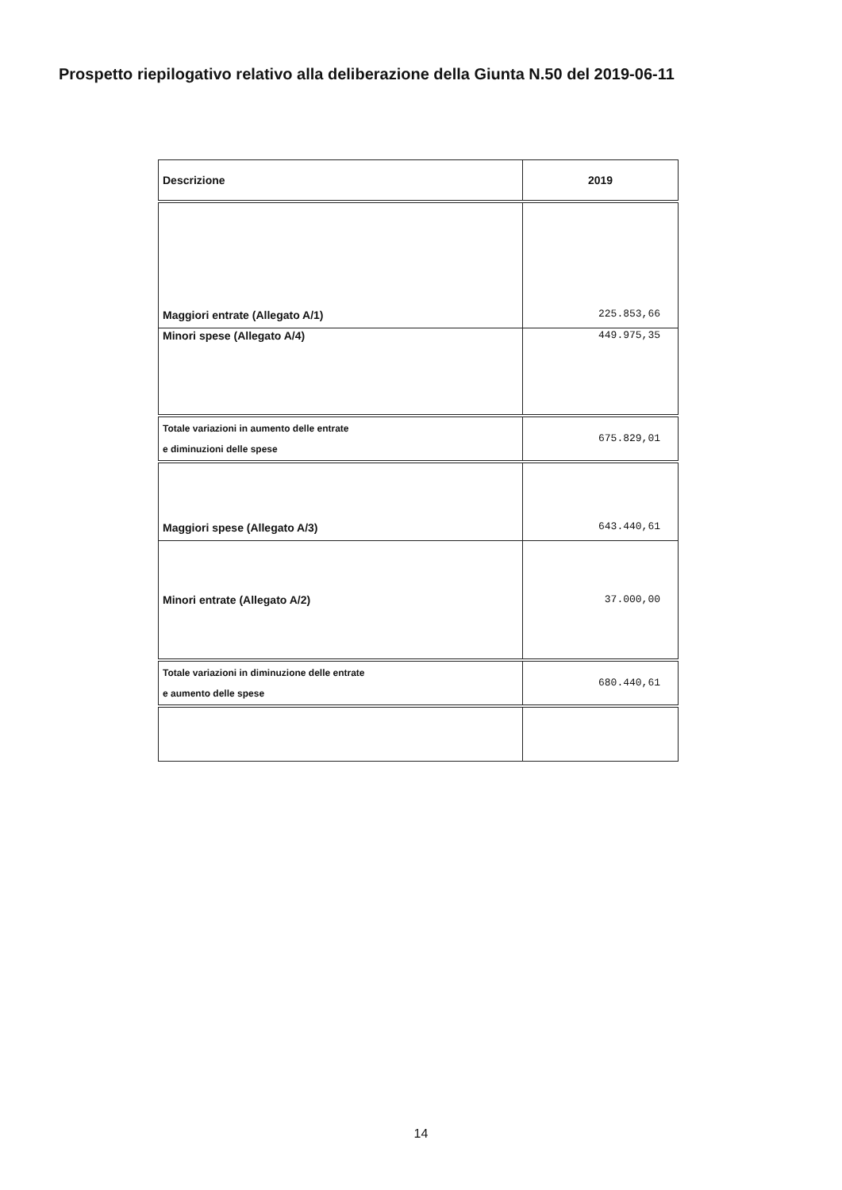Prospetto riepilogativo relativo alla deliberazione della Giunta N.50 del 2019-06-11
| Descrizione | 2019 |
| --- | --- |
| Maggiori entrate (Allegato A/1) | 225.853,66 |
| Minori spese (Allegato A/4) | 449.975,35 |
| Totale variazioni in aumento delle entrate e diminuzioni delle spese | 675.829,01 |
| Maggiori spese (Allegato A/3) | 643.440,61 |
| Minori entrate (Allegato A/2) | 37.000,00 |
| Totale variazioni in diminuzione delle entrate e aumento delle spese | 680.440,61 |
14